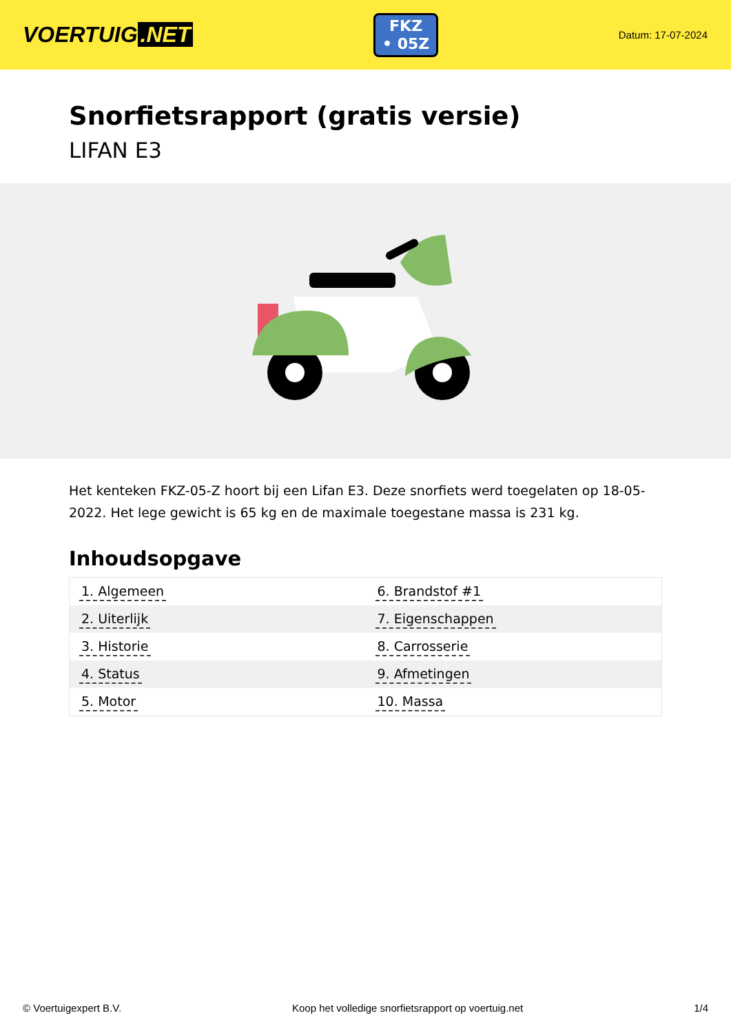VOERTUIG.NET
FKZ
• 05Z
Datum: 17-07-2024
Snorfietsrapport (gratis versie)
LIFAN E3
Het kenteken FKZ-05-Z hoort bij een Lifan E3. Deze snorfiets werd toegelaten op 18-05-2022. Het lege gewicht is 65 kg en de maximale toegestane massa is 231 kg.
Inhoudsopgave
| 1. Algemeen | 6. Brandstof #1 |
| 2. Uiterlijk | 7. Eigenschappen |
| 3. Historie | 8. Carrosserie |
| 4. Status | 9. Afmetingen |
| 5. Motor | 10. Massa |
© Voertuigexpert B.V. Koop het volledige snorfietsrapport op voertuig.net
1/4